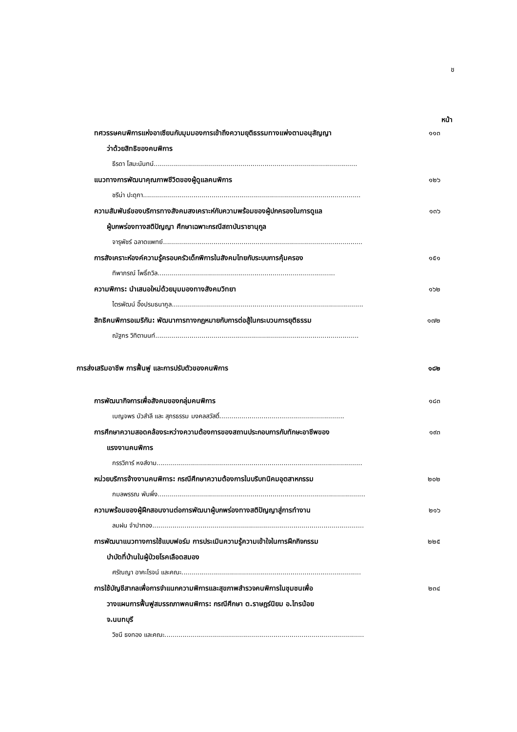ช
หน้า
ทศวรรษคนพิการแห่งอาเซียนกับมุมมองการเข้าถึงความยุติธรรมทางแพ่งตามอนุสัญญา
ว่าด้วยสิทธิของคนพิการ
๑๑๓
ธีรดา โสมะนันทน์.....................................................................................................
แนวทางการพัฒนาคุณภาพชีวิตของผู้ดูแลคนพิการ
๑๒๖
ชรีน่า ปะดุกา............................................................................................................
ความสัมพันธ์ของบริการทางสังคมสงเคราะห์กับความพร้อมของผู้ปกครองในการดูแล
ผู้บกพร่องทางสติปัญญา ศึกษาเฉพาะกรณีสถาบันราชานุกูล
๑๓๖
จารุพัชร์ ฉลาดแพทย์...................................................................................................
การสังเคราะห์องค์ความรู้ครอบครัวเด็กพิการในสังคมไทยกับระบบการคุ้มครอง
๑๕๑
ทิพาภรณ์ โพธิ์ถวิล........................................................................................
ความพิการ: นำเสนอใหม่ด้วยมุมมองทางสังคมวิทยา
๑๖๒
ไตรพัฒน์ อึ๊งปรมธนากูล...............................................................................................
สิทธิคนพิการอเมริกัน: พัฒนาการทางกฎหมายกับการต่อสู้ในกระบวนการยุติธรรม
๑๗๒
ณัฐกร วิทิตานนท์.....................................................................................................
การส่งเสริมอาชีพ การฟื้นฟู และการปรับตัวของคนพิการ
๑๘๒
การพัฒนากิจการเพื่อสังคมของกลุ่มคนพิการ
๑๘๓
เบญจพร บัวสำลี และ สุภรธรรม มงคลสวัสดิ์..............................................................
การศึกษาความสอดคล้องระหว่างความต้องการของสถานประกอบการกับทักษะอาชีพของ
แรงงานคนพิการ
๑๙๓
กรรวิภาร์ หงส์งาม......................................................................................................
หน่วยบริการจ้างงานคนพิการ: กรณีศึกษาความต้องการในบริบทนิคมอุตสาหกรรม
๒๐๒
กมลพรรณ พันพึ่ง.......................................................................................................
ความพร้อมของผู้ฝึกสอนงานต่อการพัฒนาผู้บกพร่องทางสติปัญญาสู่การทำงาน
๒๑๖
ลมฝน จำปาทอง.........................................................................................................
การพัฒนาแนวทางการใช้แบบฟอร์ม การประเมินความรู้ความเข้าใจในการฝึกกิจกรรม
บำบัดที่บ้านในผู้ป่วยโรคเลือดสมอง
๒๒๕
ศรัณญา อาคะโรจน์ และคณะ.........................................................................................
การใช้บัญชีสากลเพื่อการจำแนกความพิการและสุขภาพสำรวจคนพิการในชุมชนเพื่อ
วางแผนการฟื้นฟูสมรรถภาพคนพิการ: กรณีศึกษา ต.ราษฎร์นิยม อ.ไทรน้อย
จ.นนทบุรี
๒๓๔
วิชนี ธงทอง และคณะ...................................................................................................